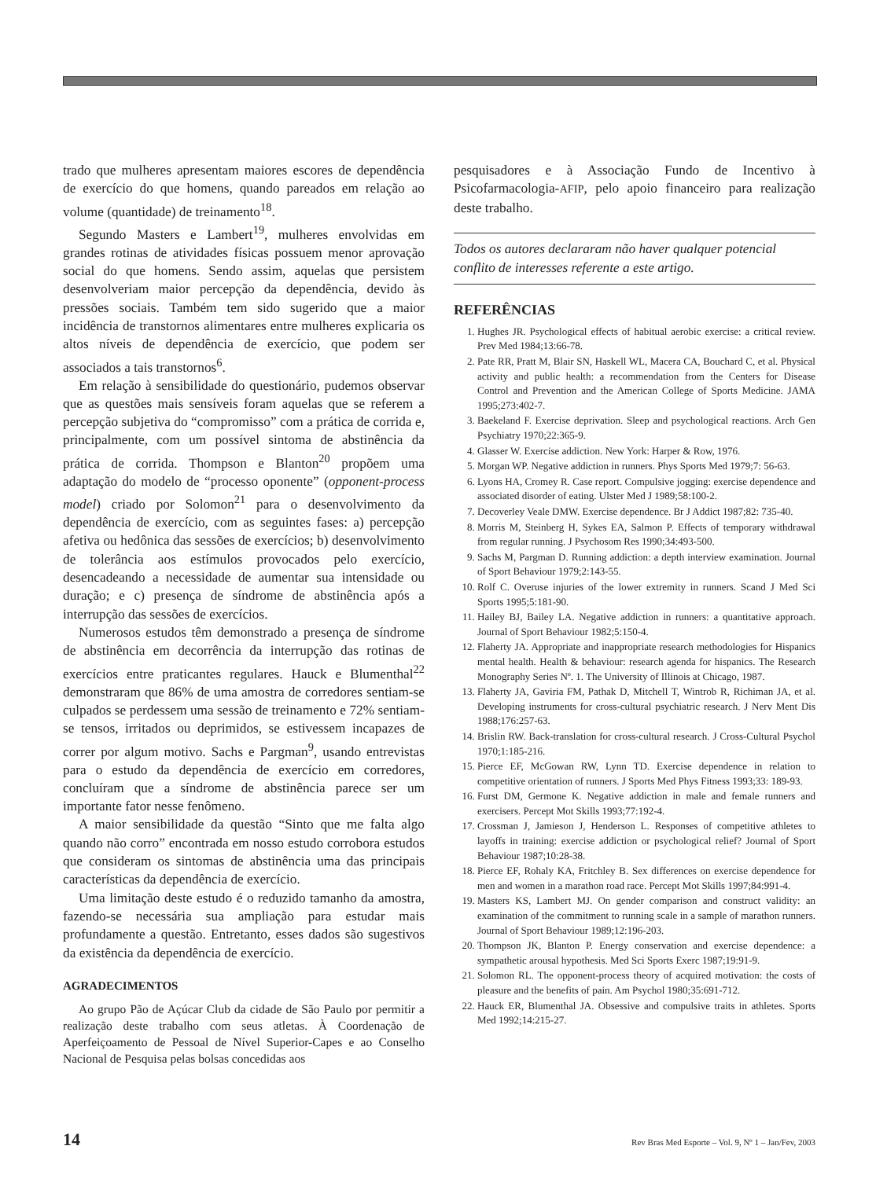trado que mulheres apresentam maiores escores de dependência de exercício do que homens, quando pareados em relação ao volume (quantidade) de treinamento<sup>18</sup>.
Segundo Masters e Lambert<sup>19</sup>, mulheres envolvidas em grandes rotinas de atividades físicas possuem menor aprovação social do que homens. Sendo assim, aquelas que persistem desenvolveriam maior percepção da dependência, devido às pressões sociais. Também tem sido sugerido que a maior incidência de transtornos alimentares entre mulheres explicaria os altos níveis de dependência de exercício, que podem ser associados a tais transtornos<sup>6</sup>.
Em relação à sensibilidade do questionário, pudemos observar que as questões mais sensíveis foram aquelas que se referem a percepção subjetiva do “compromisso” com a prática de corrida e, principalmente, com um possível sintoma de abstinência da prática de corrida. Thompson e Blanton<sup>20</sup> propõem uma adaptação do modelo de “processo oponente” (opponent-process model) criado por Solomon<sup>21</sup> para o desenvolvimento da dependência de exercício, com as seguintes fases: a) percepção afetiva ou hedônica das sessões de exercícios; b) desenvolvimento de tolerância aos estímulos provocados pelo exercício, desencadeando a necessidade de aumentar sua intensidade ou duração; e c) presença de síndrome de abstinência após a interrupção das sessões de exercícios.
Numerosos estudos têm demonstrado a presença de síndrome de abstinência em decorrência da interrupção das rotinas de exercícios entre praticantes regulares. Hauck e Blumenthal<sup>22</sup> demonstraram que 86% de uma amostra de corredores sentiam-se culpados se perdessem uma sessão de treinamento e 72% sentiam-se tensos, irritados ou deprimidos, se estivessem incapazes de correr por algum motivo. Sachs e Pargman<sup>9</sup>, usando entrevistas para o estudo da dependência de exercício em corredores, concluíram que a síndrome de abstinência parece ser um importante fator nesse fenômeno.
A maior sensibilidade da questão “Sinto que me falta algo quando não corro” encontrada em nosso estudo corrobora estudos que consideram os sintomas de abstinência uma das principais características da dependência de exercício.
Uma limitação deste estudo é o reduzido tamanho da amostra, fazendo-se necessária sua ampliação para estudar mais profundamente a questão. Entretanto, esses dados são sugestivos da existência da dependência de exercício.
AGRADECIMENTOS
Ao grupo Pão de Açúcar Club da cidade de São Paulo por permitir a realização deste trabalho com seus atletas. À Coordenação de Aperfeiçoamento de Pessoal de Nível Superior-Capes e ao Conselho Nacional de Pesquisa pelas bolsas concedidas aos
pesquisadores e à Associação Fundo de Incentivo à Psicofarmacologia-AFIP, pelo apoio financeiro para realização deste trabalho.
Todos os autores declararam não haver qualquer potencial conflito de interesses referente a este artigo.
REFERÊNCIAS
1. Hughes JR. Psychological effects of habitual aerobic exercise: a critical review. Prev Med 1984;13:66-78.
2. Pate RR, Pratt M, Blair SN, Haskell WL, Macera CA, Bouchard C, et al. Physical activity and public health: a recommendation from the Centers for Disease Control and Prevention and the American College of Sports Medicine. JAMA 1995;273:402-7.
3. Baekeland F. Exercise deprivation. Sleep and psychological reactions. Arch Gen Psychiatry 1970;22:365-9.
4. Glasser W. Exercise addiction. New York: Harper & Row, 1976.
5. Morgan WP. Negative addiction in runners. Phys Sports Med 1979;7: 56-63.
6. Lyons HA, Cromey R. Case report. Compulsive jogging: exercise dependence and associated disorder of eating. Ulster Med J 1989;58:100-2.
7. Decoverley Veale DMW. Exercise dependence. Br J Addict 1987;82: 735-40.
8. Morris M, Steinberg H, Sykes EA, Salmon P. Effects of temporary withdrawal from regular running. J Psychosom Res 1990;34:493-500.
9. Sachs M, Pargman D. Running addiction: a depth interview examination. Journal of Sport Behaviour 1979;2:143-55.
10. Rolf C. Overuse injuries of the lower extremity in runners. Scand J Med Sci Sports 1995;5:181-90.
11. Hailey BJ, Bailey LA. Negative addiction in runners: a quantitative approach. Journal of Sport Behaviour 1982;5:150-4.
12. Flaherty JA. Appropriate and inappropriate research methodologies for Hispanics mental health. Health & behaviour: research agenda for hispanics. The Research Monography Series Nº. 1. The University of Illinois at Chicago, 1987.
13. Flaherty JA, Gaviria FM, Pathak D, Mitchell T, Wintrob R, Richiman JA, et al. Developing instruments for cross-cultural psychiatric research. J Nerv Ment Dis 1988;176:257-63.
14. Brislin RW. Back-translation for cross-cultural research. J Cross-Cultural Psychol 1970;1:185-216.
15. Pierce EF, McGowan RW, Lynn TD. Exercise dependence in relation to competitive orientation of runners. J Sports Med Phys Fitness 1993;33: 189-93.
16. Furst DM, Germone K. Negative addiction in male and female runners and exercisers. Percept Mot Skills 1993;77:192-4.
17. Crossman J, Jamieson J, Henderson L. Responses of competitive athletes to layoffs in training: exercise addiction or psychological relief? Journal of Sport Behaviour 1987;10:28-38.
18. Pierce EF, Rohaly KA, Fritchley B. Sex differences on exercise dependence for men and women in a marathon road race. Percept Mot Skills 1997;84:991-4.
19. Masters KS, Lambert MJ. On gender comparison and construct validity: an examination of the commitment to running scale in a sample of marathon runners. Journal of Sport Behaviour 1989;12:196-203.
20. Thompson JK, Blanton P. Energy conservation and exercise dependence: a sympathetic arousal hypothesis. Med Sci Sports Exerc 1987;19:91-9.
21. Solomon RL. The opponent-process theory of acquired motivation: the costs of pleasure and the benefits of pain. Am Psychol 1980;35:691-712.
22. Hauck ER, Blumenthal JA. Obsessive and compulsive traits in athletes. Sports Med 1992;14:215-27.
14 Rev Bras Med Esporte – Vol. 9, Nº 1 – Jan/Fev, 2003